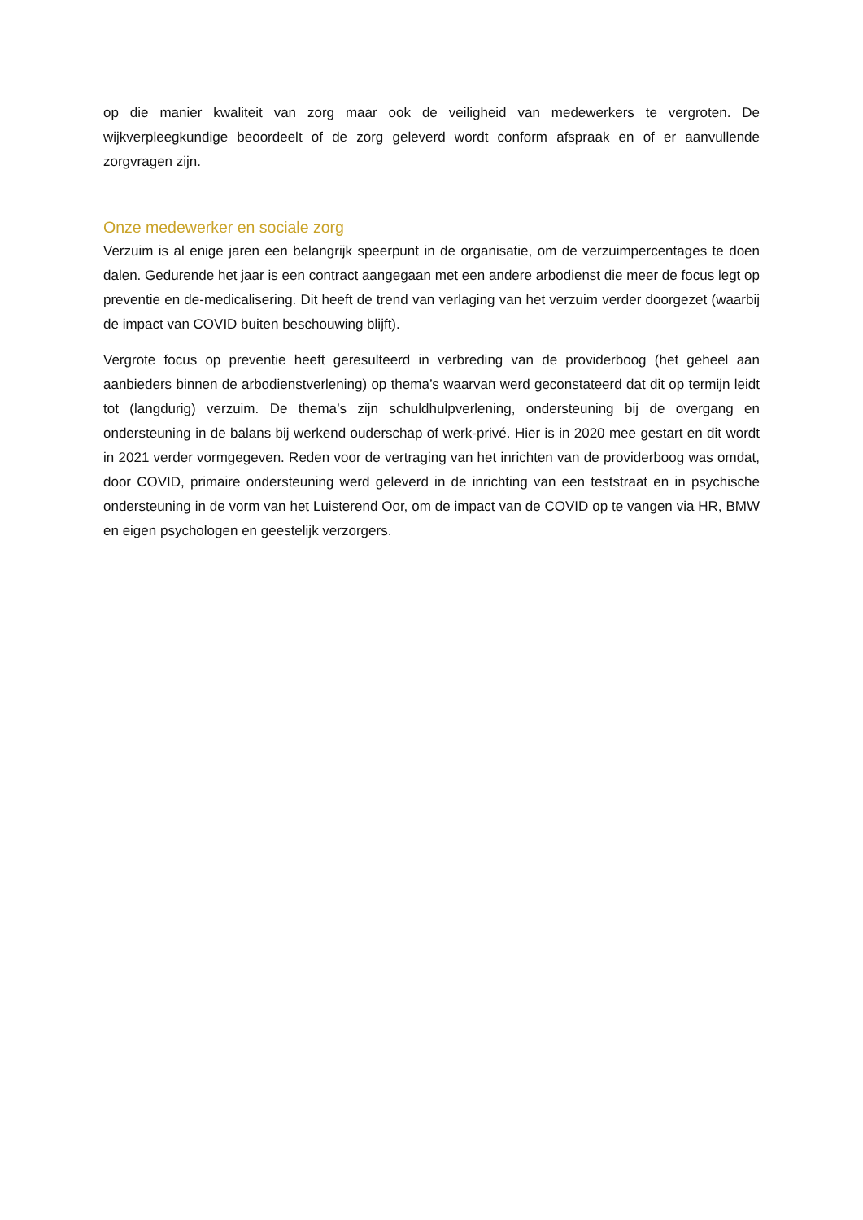op die manier kwaliteit van zorg maar ook de veiligheid van medewerkers te vergroten. De wijkverpleegkundige beoordeelt of de zorg geleverd wordt conform afspraak en of er aanvullende zorgvragen zijn.
Onze medewerker en sociale zorg
Verzuim is al enige jaren een belangrijk speerpunt in de organisatie, om de verzuimpercentages te doen dalen. Gedurende het jaar is een contract aangegaan met een andere arbodienst die meer de focus legt op preventie en de-medicalisering. Dit heeft de trend van verlaging van het verzuim verder doorgezet (waarbij de impact van COVID buiten beschouwing blijft).
Vergrote focus op preventie heeft geresulteerd in verbreding van de providerboog (het geheel aan aanbieders binnen de arbodienstverlening) op thema’s waarvan werd geconstateerd dat dit op termijn leidt tot (langdurig) verzuim. De thema’s zijn schuldhulpverlening, ondersteuning bij de overgang en ondersteuning in de balans bij werkend ouderschap of werk-privé. Hier is in 2020 mee gestart en dit wordt in 2021 verder vormgegeven. Reden voor de vertraging van het inrichten van de providerboog was omdat, door COVID, primaire ondersteuning werd geleverd in de inrichting van een teststraat en in psychische ondersteuning in de vorm van het Luisterend Oor, om de impact van de COVID op te vangen via HR, BMW en eigen psychologen en geestelijk verzorgers.